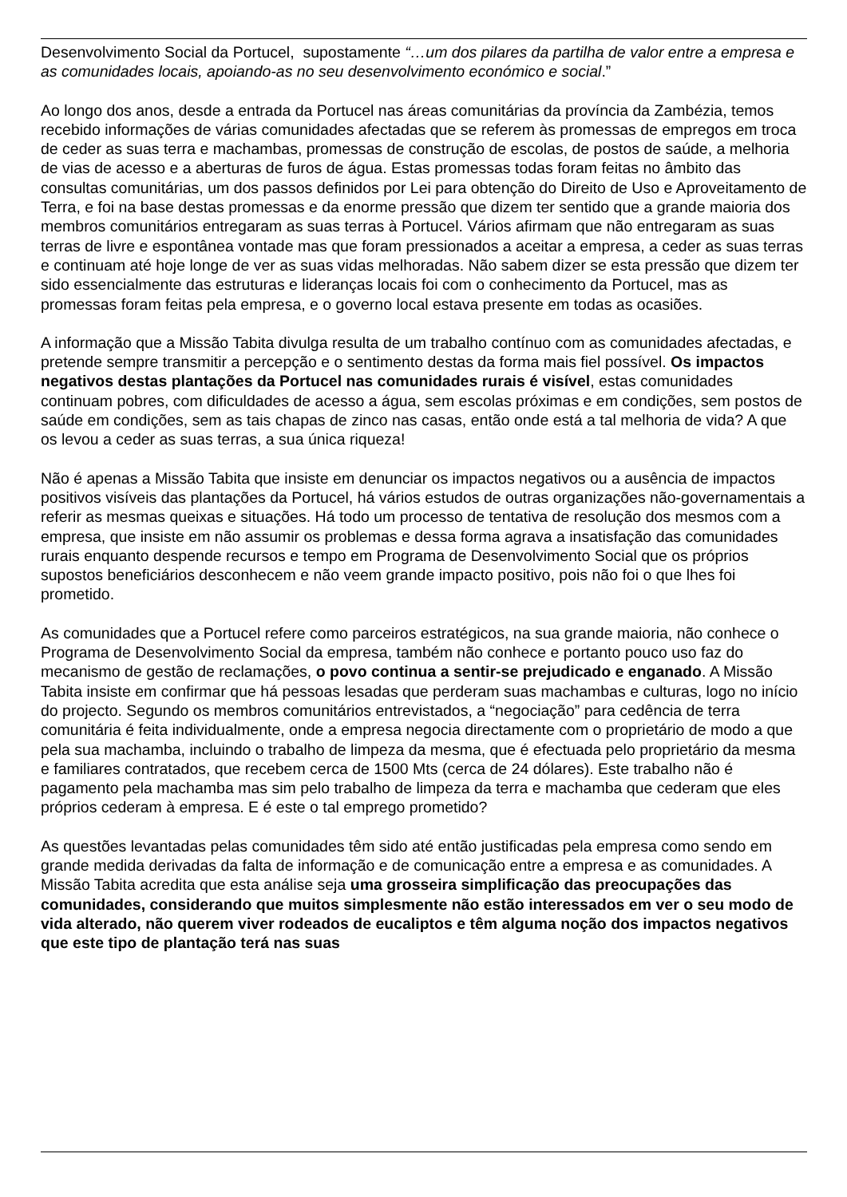Desenvolvimento Social da Portucel, supostamente “…um dos pilares da partilha de valor entre a empresa e as comunidades locais, apoiando-as no seu desenvolvimento económico e social.”
Ao longo dos anos, desde a entrada da Portucel nas áreas comunitárias da província da Zambézia, temos recebido informações de várias comunidades afectadas que se referem às promessas de empregos em troca de ceder as suas terra e machambas, promessas de construção de escolas, de postos de saúde, a melhoria de vias de acesso e a aberturas de furos de água. Estas promessas todas foram feitas no âmbito das consultas comunitárias, um dos passos definidos por Lei para obtenção do Direito de Uso e Aproveitamento de Terra, e foi na base destas promessas e da enorme pressão que dizem ter sentido que a grande maioria dos membros comunitários entregaram as suas terras à Portucel. Vários afirmam que não entregaram as suas terras de livre e espontânea vontade mas que foram pressionados a aceitar a empresa, a ceder as suas terras e continuam até hoje longe de ver as suas vidas melhoradas. Não sabem dizer se esta pressão que dizem ter sido essencialmente das estruturas e lideranças locais foi com o conhecimento da Portucel, mas as promessas foram feitas pela empresa, e o governo local estava presente em todas as ocasiões.
A informação que a Missão Tabita divulga resulta de um trabalho contínuo com as comunidades afectadas, e pretende sempre transmitir a percepção e o sentimento destas da forma mais fiel possível. Os impactos negativos destas plantações da Portucel nas comunidades rurais é visível, estas comunidades continuam pobres, com dificuldades de acesso a água, sem escolas próximas e em condições, sem postos de saúde em condições, sem as tais chapas de zinco nas casas, então onde está a tal melhoria de vida? A que os levou a ceder as suas terras, a sua única riqueza!
Não é apenas a Missão Tabita que insiste em denunciar os impactos negativos ou a ausência de impactos positivos visíveis das plantações da Portucel, há vários estudos de outras organizações não-governamentais a referir as mesmas queixas e situações. Há todo um processo de tentativa de resolução dos mesmos com a empresa, que insiste em não assumir os problemas e dessa forma agrava a insatisfação das comunidades rurais enquanto despende recursos e tempo em Programa de Desenvolvimento Social que os próprios supostos beneficiários desconhecem e não veem grande impacto positivo, pois não foi o que lhes foi prometido.
As comunidades que a Portucel refere como parceiros estratégicos, na sua grande maioria, não conhece o Programa de Desenvolvimento Social da empresa, também não conhece e portanto pouco uso faz do mecanismo de gestão de reclamações, o povo continua a sentir-se prejudicado e enganado. A Missão Tabita insiste em confirmar que há pessoas lesadas que perderam suas machambas e culturas, logo no início do projecto. Segundo os membros comunitários entrevistados, a “negociação” para cedência de terra comunitária é feita individualmente, onde a empresa negocia directamente com o proprietário de modo a que pela sua machamba, incluindo o trabalho de limpeza da mesma, que é efectuada pelo proprietário da mesma e familiares contratados, que recebem cerca de 1500 Mts (cerca de 24 dólares). Este trabalho não é pagamento pela machamba mas sim pelo trabalho de limpeza da terra e machamba que cederam que eles próprios cederam à empresa. E é este o tal emprego prometido?
As questões levantadas pelas comunidades têm sido até então justificadas pela empresa como sendo em grande medida derivadas da falta de informação e de comunicação entre a empresa e as comunidades. A Missão Tabita acredita que esta análise seja uma grosseira simplificação das preocupações das comunidades, considerando que muitos simplesmente não estão interessados em ver o seu modo de vida alterado, não querem viver rodeados de eucaliptos e têm alguma noção dos impactos negativos que este tipo de plantação terá nas suas